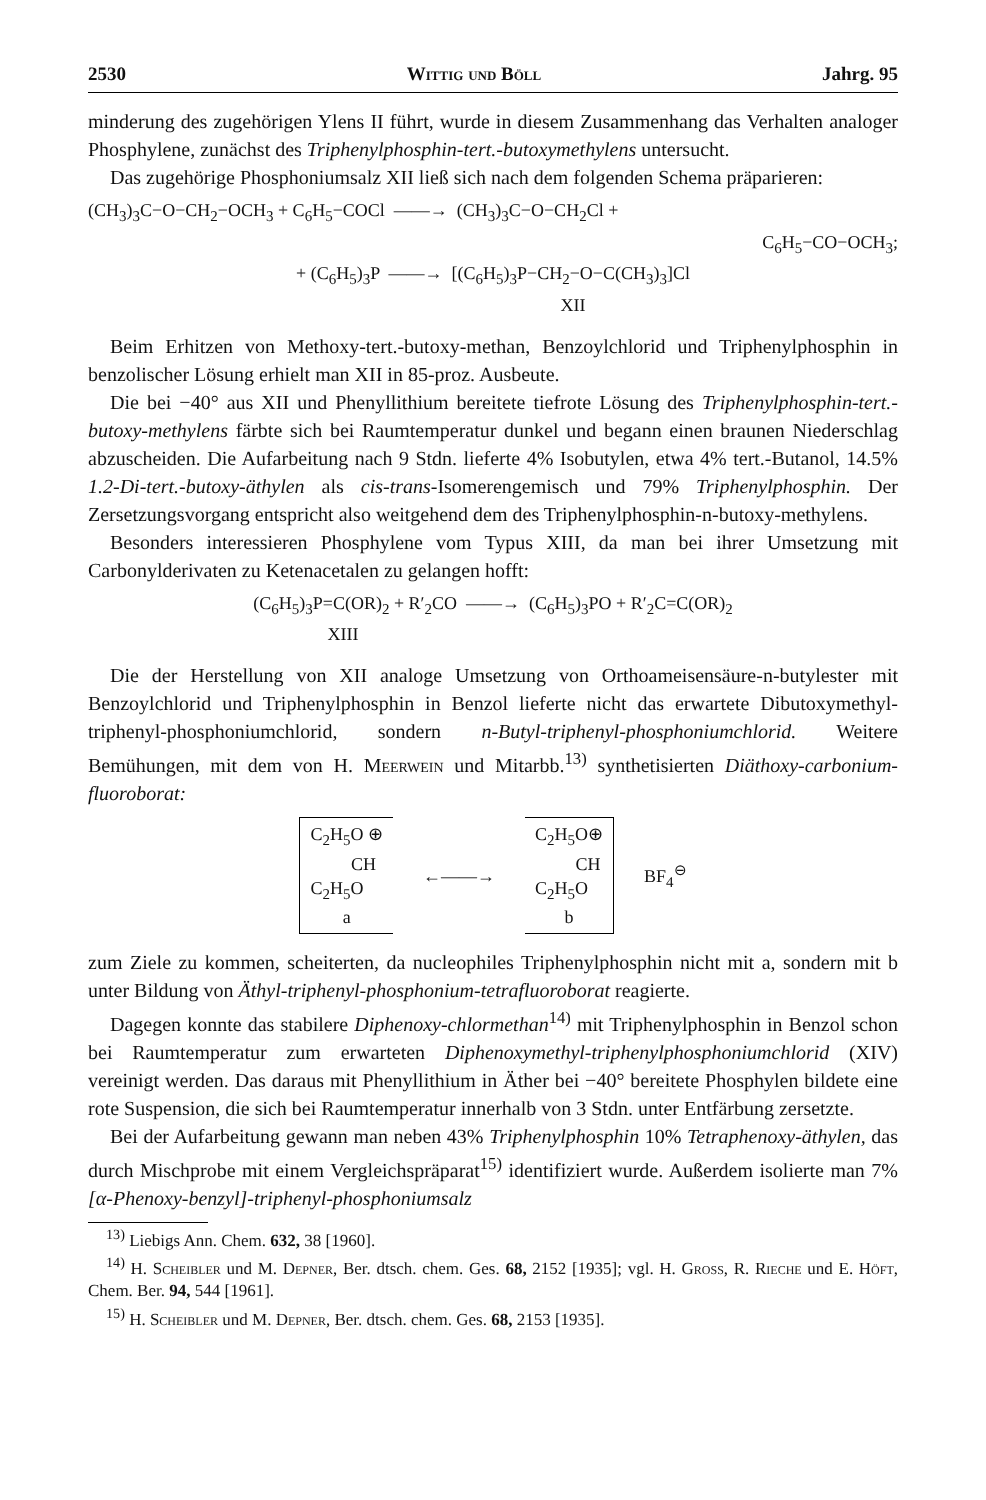2530 Wittig und Böll Jahrg. 95
minderung des zugehörigen Ylens II führt, wurde in diesem Zusammenhang das Verhalten analoger Phosphylene, zunächst des Triphenylphosphin-tert.-butoxymethylens untersucht.
Das zugehörige Phosphoniumsalz XII ließ sich nach dem folgenden Schema präparieren:
(CH<sub>3</sub>)<sub>3</sub>C−O−CH<sub>2</sub>−OCH<sub>3</sub> + C<sub>6</sub>H<sub>5</sub>−COCl ——→ (CH<sub>3</sub>)<sub>3</sub>C−O−CH<sub>2</sub>Cl +
C<sub>6</sub>H<sub>5</sub>−CO−OCH<sub>3</sub>;
+ (C<sub>6</sub>H<sub>5</sub>)<sub>3</sub>P ——→ [(C<sub>6</sub>H<sub>5</sub>)<sub>3</sub>P−CH<sub>2</sub>−O−C(CH<sub>3</sub>)<sub>3</sub>]Cl
XII
Beim Erhitzen von Methoxy-tert.-butoxy-methan, Benzoylchlorid und Triphenylphosphin in benzolischer Lösung erhielt man XII in 85-proz. Ausbeute.
Die bei −40° aus XII und Phenyllithium bereitete tiefrote Lösung des Triphenylphosphin-tert.-butoxy-methylens färbte sich bei Raumtemperatur dunkel und begann einen braunen Niederschlag abzuscheiden. Die Aufarbeitung nach 9 Stdn. lieferte 4% Isobutylen, etwa 4% tert.-Butanol, 14.5% 1.2-Di-tert.-butoxy-äthylen als cis-trans-Isomerengemisch und 79% Triphenylphosphin. Der Zersetzungsvorgang entspricht also weitgehend dem des Triphenylphosphin-n-butoxy-methylens.
Besonders interessieren Phosphylene vom Typus XIII, da man bei ihrer Umsetzung mit Carbonylderivaten zu Ketenacetalen zu gelangen hofft:
(C<sub>6</sub>H<sub>5</sub>)<sub>3</sub>P=C(OR)<sub>2</sub> + R′<sub>2</sub>CO ——→ (C<sub>6</sub>H<sub>5</sub>)<sub>3</sub>PO + R′<sub>2</sub>C=C(OR)<sub>2</sub>
XIII
Die der Herstellung von XII analoge Umsetzung von Orthoameisensäure-n-butylester mit Benzoylchlorid und Triphenylphosphin in Benzol lieferte nicht das erwartete Dibutoxymethyl-triphenyl-phosphoniumchlorid, sondern n-Butyl-triphenyl-phosphoniumchlorid. Weitere Bemühungen, mit dem von H. Meerwein und Mitarbb.<sup>13)</sup> synthetisierten Diäthoxy-carbonium-fluoroborat:
C<sub>2</sub>H<sub>5</sub>O ⊕
CH
C<sub>2</sub>H<sub>5</sub>O
a
←——→
C<sub>2</sub>H<sub>5</sub>O⊕
CH
C<sub>2</sub>H<sub>5</sub>O
b
BF<sub>4</sub><sup>⊖</sup>
zum Ziele zu kommen, scheiterten, da nucleophiles Triphenylphosphin nicht mit a, sondern mit b unter Bildung von Äthyl-triphenyl-phosphonium-tetrafluoroborat reagierte.
Dagegen konnte das stabilere Diphenoxy-chlormethan<sup>14)</sup> mit Triphenylphosphin in Benzol schon bei Raumtemperatur zum erwarteten Diphenoxymethyl-triphenylphosphoniumchlorid (XIV) vereinigt werden. Das daraus mit Phenyllithium in Äther bei −40° bereitete Phosphylen bildete eine rote Suspension, die sich bei Raumtemperatur innerhalb von 3 Stdn. unter Entfärbung zersetzte.
Bei der Aufarbeitung gewann man neben 43% Triphenylphosphin 10% Tetraphenoxy-äthylen, das durch Mischprobe mit einem Vergleichspräparat<sup>15)</sup> identifiziert wurde. Außerdem isolierte man 7% [α-Phenoxy-benzyl]-triphenyl-phosphoniumsalz
<sup>13)</sup> Liebigs Ann. Chem. 632, 38 [1960].
<sup>14)</sup> H. Scheibler und M. Depner, Ber. dtsch. chem. Ges. 68, 2152 [1935]; vgl. H. Gross, R. Rieche und E. Höft, Chem. Ber. 94, 544 [1961].
<sup>15)</sup> H. Scheibler und M. Depner, Ber. dtsch. chem. Ges. 68, 2153 [1935].